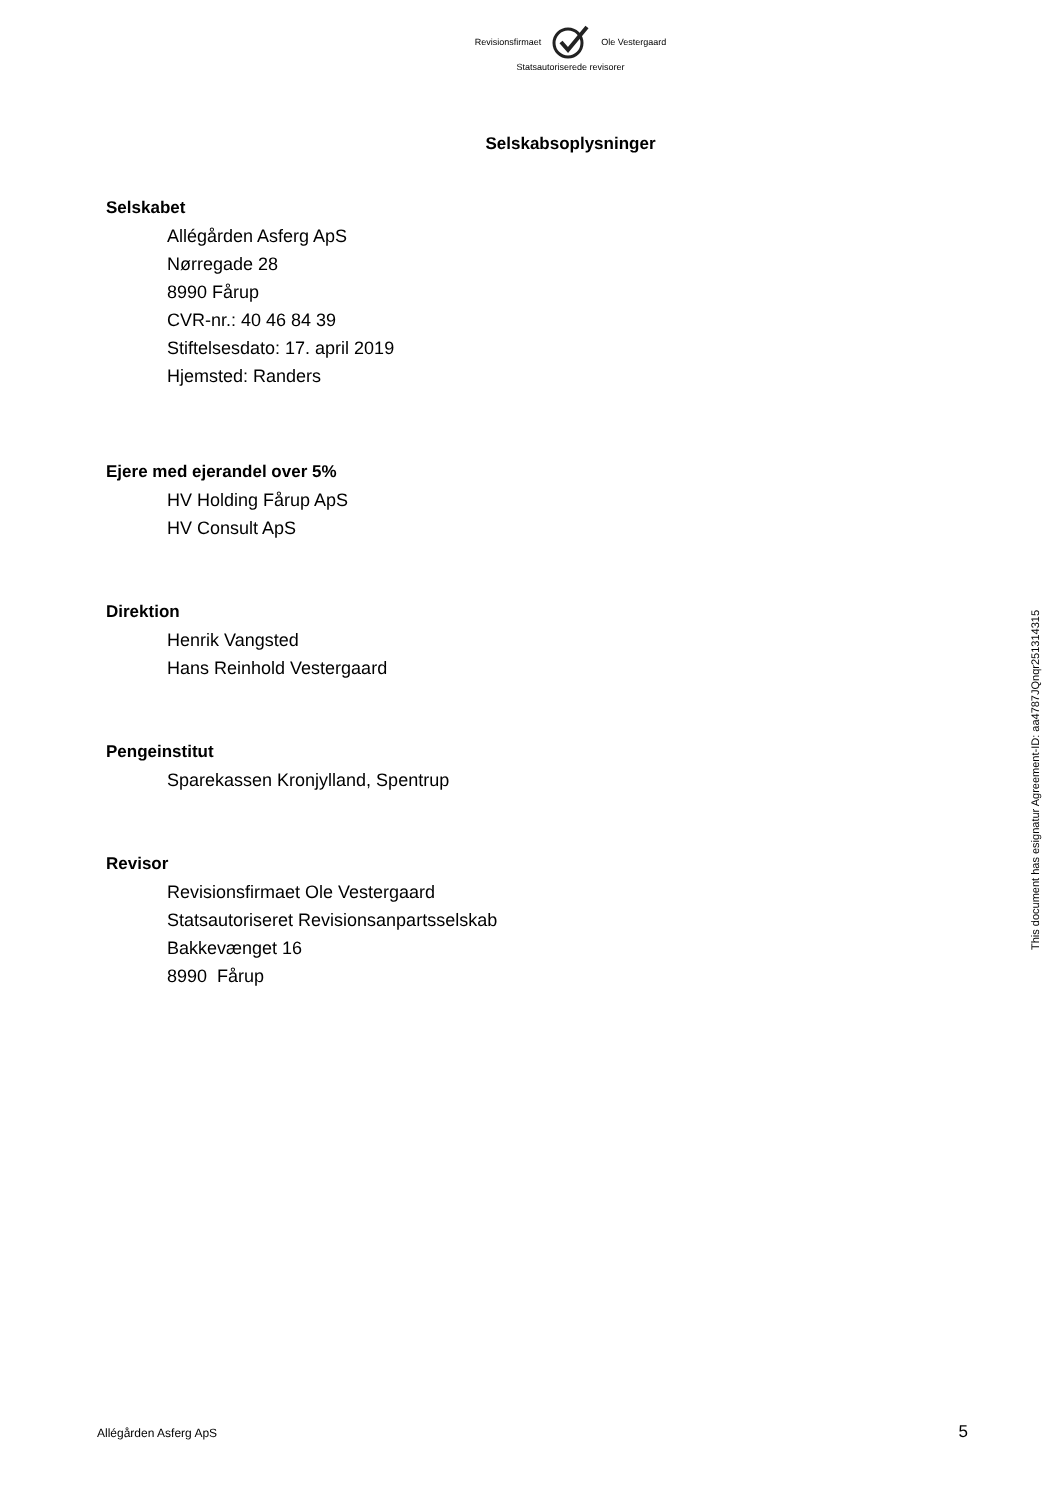Revisionsfirmaet Ole Vestergaard
Statsautoriserede revisorer
Selskabsoplysninger
Selskabet
Allégården Asferg ApS
Nørregade 28
8990 Fårup
CVR-nr.: 40 46 84 39
Stiftelsesdato: 17. april 2019
Hjemsted: Randers
Ejere med ejerandel over 5%
HV Holding Fårup ApS
HV Consult ApS
Direktion
Henrik Vangsted
Hans Reinhold Vestergaard
Pengeinstitut
Sparekassen Kronjylland, Spentrup
Revisor
Revisionsfirmaet Ole Vestergaard
Statsautoriseret Revisionsanpartsselskab
Bakkevænget 16
8990 Fårup
This document has esignatur Agreement-ID: aa4787JQnqr251314315
Allégården Asferg ApS 5